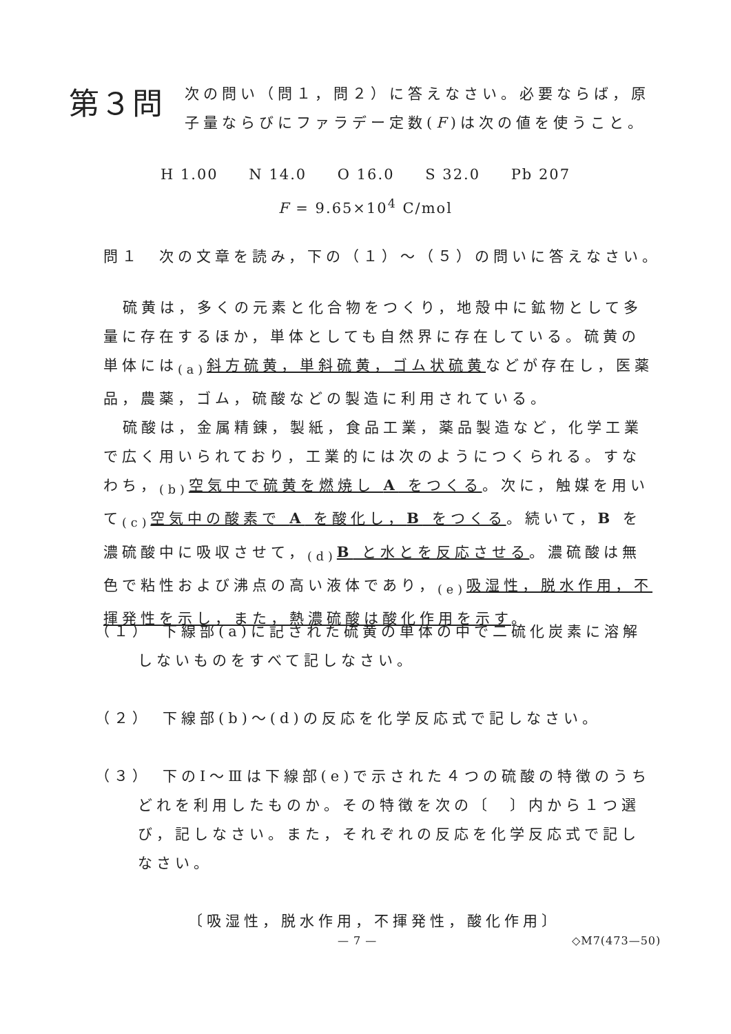第３問
次の問い（問１，問２）に答えなさい。必要ならば，原
子量ならびにファラデー定数(F)は次の値を使うこと。
H 1.00 N 14.0 O 16.0 S 32.0 Pb 207
F = 9.65×10<sup>4</sup> C/mol
問１　次の文章を読み，下の（１）～（５）の問いに答えなさい。
硫黄は，多くの元素と化合物をつくり，地殻中に鉱物として多量に存在するほか，単体としても自然界に存在している。硫黄の単体には<sub>(a)</sub>斜方硫黄，単斜硫黄，ゴム状硫黄などが存在し，医薬品，農薬，ゴム，硫酸などの製造に利用されている。
硫酸は，金属精錬，製紙，食品工業，薬品製造など，化学工業で広く用いられており，工業的には次のようにつくられる。すなわち，<sub>(b)</sub>空気中で硫黄を燃焼し A をつくる。次に，触媒を用いて<sub>(c)</sub>空気中の酸素で A を酸化し，B をつくる。続いて，B を濃硫酸中に吸収させて，<sub>(d)</sub>B と水とを反応させる。濃硫酸は無色で粘性および沸点の高い液体であり，<sub>(e)</sub>吸湿性，脱水作用，不揮発性を示し，また，熱濃硫酸は酸化作用を示す。
（１）　下線部(a)に記された硫黄の単体の中で二硫化炭素に溶解しないものをすべて記しなさい。
（２）　下線部(b)～(d)の反応を化学反応式で記しなさい。
（３）　下のⅠ～Ⅲは下線部(e)で示された４つの硫酸の特徴のうちどれを利用したものか。その特徴を次の〔　〕内から１つ選び，記しなさい。また，それぞれの反応を化学反応式で記しなさい。
〔吸湿性，脱水作用，不揮発性，酸化作用〕
— 7 — ◇M7(473—50)